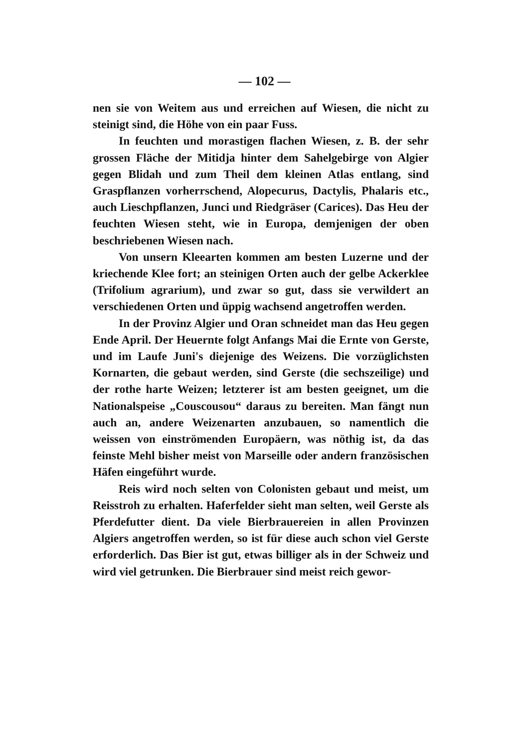— 102 —
nen sie von Weitem aus und erreichen auf Wiesen, die nicht zu steinigt sind, die Höhe von ein paar Fuss.
In feuchten und morastigen flachen Wiesen, z. B. der sehr grossen Fläche der Mitidja hinter dem Sahelgebirge von Algier gegen Blidah und zum Theil dem kleinen Atlas entlang, sind Graspflanzen vorherrschend, Alopecurus, Dactylis, Phalaris etc., auch Lieschpflanzen, Junci und Riedgräser (Carices). Das Heu der feuchten Wiesen steht, wie in Europa, demjenigen der oben beschriebenen Wiesen nach.
Von unsern Kleearten kommen am besten Luzerne und der kriechende Klee fort; an steinigen Orten auch der gelbe Ackerklee (Trifolium agrarium), und zwar so gut, dass sie verwildert an verschiedenen Orten und üppig wachsend angetroffen werden.
In der Provinz Algier und Oran schneidet man das Heu gegen Ende April. Der Heuernte folgt Anfangs Mai die Ernte von Gerste, und im Laufe Juni's diejenige des Weizens. Die vorzüglichsten Kornarten, die gebaut werden, sind Gerste (die sechszeilige) und der rothe harte Weizen; letzterer ist am besten geeignet, um die Nationalspeise „Couscousou“ daraus zu bereiten. Man fängt nun auch an, andere Weizenarten anzubauen, so namentlich die weissen von einströmenden Europäern, was nöthig ist, da das feinste Mehl bisher meist von Marseille oder andern französischen Häfen eingeführt wurde.
Reis wird noch selten von Colonisten gebaut und meist, um Reisstroh zu erhalten. Haferfelder sieht man selten, weil Gerste als Pferdefutter dient. Da viele Bierbrauereien in allen Provinzen Algiers angetroffen werden, so ist für diese auch schon viel Gerste erforderlich. Das Bier ist gut, etwas billiger als in der Schweiz und wird viel getrunken. Die Bierbrauer sind meist reich gewor-